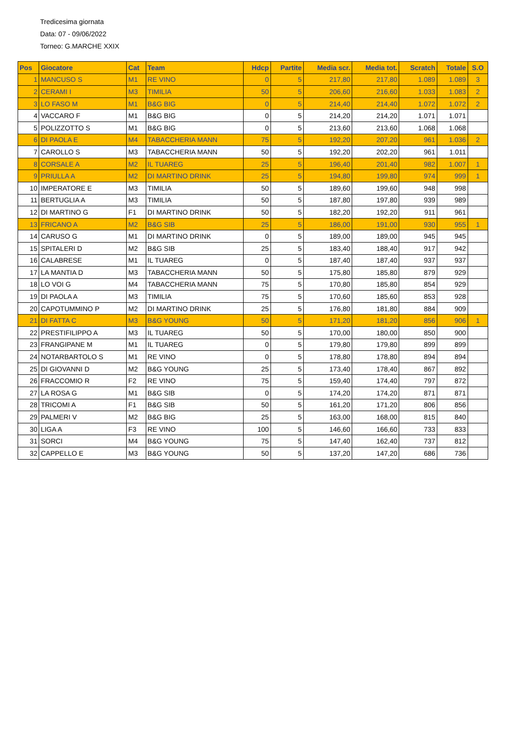Tredicesima giornata
Data: 07 - 09/06/2022
Torneo: G.MARCHE XXIX
| Pos | Giocatore | Cat | Team | Hdcp | Partite | Media scr. | Media tot. | Scratch | Totale | S.O |
| --- | --- | --- | --- | --- | --- | --- | --- | --- | --- | --- |
| 1 | MANCUSO S | M1 | RE VINO | 0 | 5 | 217,80 | 217,80 | 1.089 | 1.089 | 3 |
| 2 | CERAMI I | M3 | TIMILIA | 50 | 5 | 206,60 | 216,60 | 1.033 | 1.083 | 2 |
| 3 | LO FASO M | M1 | B&G BIG | 0 | 5 | 214,40 | 214,40 | 1.072 | 1.072 | 2 |
| 4 | VACCARO F | M1 | B&G BIG | 0 | 5 | 214,20 | 214,20 | 1.071 | 1.071 | |
| 5 | POLIZZOTTO S | M1 | B&G BIG | 0 | 5 | 213,60 | 213,60 | 1.068 | 1.068 | |
| 6 | DI PAOLA E | M4 | TABACCHERIA MANN | 75 | 5 | 192,20 | 207,20 | 961 | 1.036 | 2 |
| 7 | CAROLLO S | M3 | TABACCHERIA MANN | 50 | 5 | 192,20 | 202,20 | 961 | 1.011 | |
| 8 | CORSALE A | M2 | IL TUAREG | 25 | 5 | 196,40 | 201,40 | 982 | 1.007 | 1 |
| 9 | PRIULLA A | M2 | DI MARTINO DRINK | 25 | 5 | 194,80 | 199,80 | 974 | 999 | 1 |
| 10 | IMPERATORE E | M3 | TIMILIA | 50 | 5 | 189,60 | 199,60 | 948 | 998 | |
| 11 | BERTUGLIA A | M3 | TIMILIA | 50 | 5 | 187,80 | 197,80 | 939 | 989 | |
| 12 | DI MARTINO G | F1 | DI MARTINO DRINK | 50 | 5 | 182,20 | 192,20 | 911 | 961 | |
| 13 | FRICANO A | M2 | B&G SIB | 25 | 5 | 186,00 | 191,00 | 930 | 955 | 1 |
| 14 | CARUSO G | M1 | DI MARTINO DRINK | 0 | 5 | 189,00 | 189,00 | 945 | 945 | |
| 15 | SPITALERI D | M2 | B&G SIB | 25 | 5 | 183,40 | 188,40 | 917 | 942 | |
| 16 | CALABRESE | M1 | IL TUAREG | 0 | 5 | 187,40 | 187,40 | 937 | 937 | |
| 17 | LA MANTIA D | M3 | TABACCHERIA MANN | 50 | 5 | 175,80 | 185,80 | 879 | 929 | |
| 18 | LO VOI G | M4 | TABACCHERIA MANN | 75 | 5 | 170,80 | 185,80 | 854 | 929 | |
| 19 | DI PAOLA A | M3 | TIMILIA | 75 | 5 | 170,60 | 185,60 | 853 | 928 | |
| 20 | CAPOTUMMINO P | M2 | DI MARTINO DRINK | 25 | 5 | 176,80 | 181,80 | 884 | 909 | |
| 21 | DI FATTA C | M3 | B&G YOUNG | 50 | 5 | 171,20 | 181,20 | 856 | 906 | 1 |
| 22 | PRESTIFILIPPO A | M3 | IL TUAREG | 50 | 5 | 170,00 | 180,00 | 850 | 900 | |
| 23 | FRANGIPANE M | M1 | IL TUAREG | 0 | 5 | 179,80 | 179,80 | 899 | 899 | |
| 24 | NOTARBARTOLO S | M1 | RE VINO | 0 | 5 | 178,80 | 178,80 | 894 | 894 | |
| 25 | DI GIOVANNI D | M2 | B&G YOUNG | 25 | 5 | 173,40 | 178,40 | 867 | 892 | |
| 26 | FRACCOMIO R | F2 | RE VINO | 75 | 5 | 159,40 | 174,40 | 797 | 872 | |
| 27 | LA ROSA G | M1 | B&G SIB | 0 | 5 | 174,20 | 174,20 | 871 | 871 | |
| 28 | TRICOMI A | F1 | B&G SIB | 50 | 5 | 161,20 | 171,20 | 806 | 856 | |
| 29 | PALMERI V | M2 | B&G BIG | 25 | 5 | 163,00 | 168,00 | 815 | 840 | |
| 30 | LIGA A | F3 | RE VINO | 100 | 5 | 146,60 | 166,60 | 733 | 833 | |
| 31 | SORCI | M4 | B&G YOUNG | 75 | 5 | 147,40 | 162,40 | 737 | 812 | |
| 32 | CAPPELLO E | M3 | B&G YOUNG | 50 | 5 | 137,20 | 147,20 | 686 | 736 | |